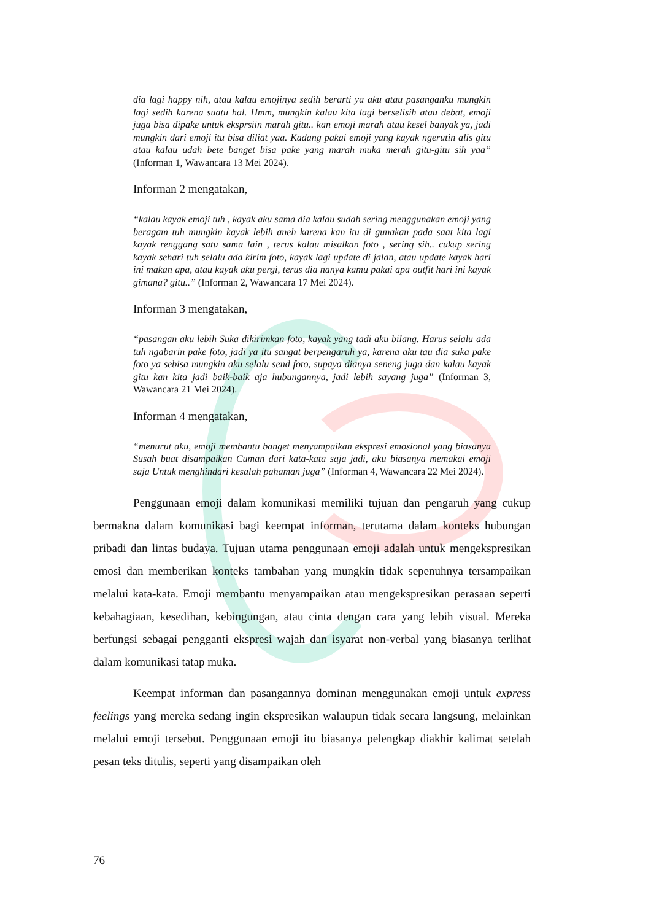dia lagi happy nih, atau kalau emojinya sedih berarti ya aku atau pasanganku mungkin lagi sedih karena suatu hal. Hmm, mungkin kalau kita lagi berselisih atau debat, emoji juga bisa dipake untuk eksprsiin marah gitu.. kan emoji marah atau kesel banyak ya, jadi mungkin dari emoji itu bisa diliat yaa. Kadang pakai emoji yang kayak ngerutin alis gitu atau kalau udah bete banget bisa pake yang marah muka merah gitu-gitu sih yaa” (Informan 1, Wawancara 13 Mei 2024).
Informan 2 mengatakan,
“kalau kayak emoji tuh , kayak aku sama dia kalau sudah sering menggunakan emoji yang beragam tuh mungkin kayak lebih aneh karena kan itu di gunakan pada saat kita lagi kayak renggang satu sama lain , terus kalau misalkan foto , sering sih.. cukup sering kayak sehari tuh selalu ada kirim foto, kayak lagi update di jalan, atau update kayak hari ini makan apa, atau kayak aku pergi, terus dia nanya kamu pakai apa outfit hari ini kayak gimana? gitu..” (Informan 2, Wawancara 17 Mei 2024).
Informan 3 mengatakan,
“pasangan aku lebih Suka dikirimkan foto, kayak yang tadi aku bilang. Harus selalu ada tuh ngabarin pake foto, jadi ya itu sangat berpengaruh ya, karena aku tau dia suka pake foto ya sebisa mungkin aku selalu send foto, supaya dianya seneng juga dan kalau kayak gitu kan kita jadi baik-baik aja hubungannya, jadi lebih sayang juga” (Informan 3, Wawancara 21 Mei 2024).
Informan 4 mengatakan,
“menurut aku, emoji membantu banget menyampaikan ekspresi emosional yang biasanya Susah buat disampaikan Cuman dari kata-kata saja jadi, aku biasanya memakai emoji saja Untuk menghindari kesalah pahaman juga” (Informan 4, Wawancara 22 Mei 2024).
Penggunaan emoji dalam komunikasi memiliki tujuan dan pengaruh yang cukup bermakna dalam komunikasi bagi keempat informan, terutama dalam konteks hubungan pribadi dan lintas budaya. Tujuan utama penggunaan emoji adalah untuk mengekspresikan emosi dan memberikan konteks tambahan yang mungkin tidak sepenuhnya tersampaikan melalui kata-kata. Emoji membantu menyampaikan atau mengekspresikan perasaan seperti kebahagiaan, kesedihan, kebingungan, atau cinta dengan cara yang lebih visual. Mereka berfungsi sebagai pengganti ekspresi wajah dan isyarat non-verbal yang biasanya terlihat dalam komunikasi tatap muka.
Keempat informan dan pasangannya dominan menggunakan emoji untuk express feelings yang mereka sedang ingin ekspresikan walaupun tidak secara langsung, melainkan melalui emoji tersebut. Penggunaan emoji itu biasanya pelengkap diakhir kalimat setelah pesan teks ditulis, seperti yang disampaikan oleh
76